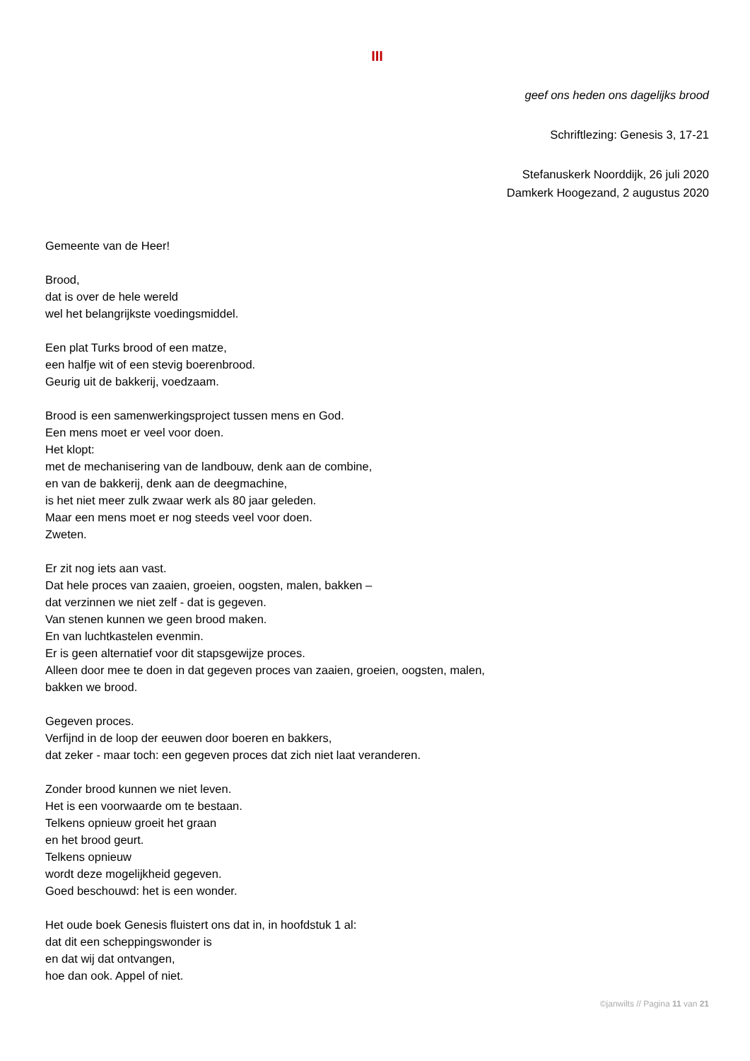III
geef ons heden ons dagelijks brood
Schriftlezing: Genesis 3, 17-21
Stefanuskerk Noorddijk, 26 juli 2020
Damkerk Hoogezand, 2 augustus 2020
Gemeente van de Heer!
Brood,
dat is over de hele wereld
wel het belangrijkste voedingsmiddel.
Een plat Turks brood of een matze,
een halfje wit of een stevig boerenbrood.
Geurig uit de bakkerij, voedzaam.
Brood is een samenwerkingsproject tussen mens en God.
Een mens moet er veel voor doen.
Het klopt:
met de mechanisering van de landbouw, denk aan de combine,
en van de bakkerij, denk aan de deegmachine,
is het niet meer zulk zwaar werk als 80 jaar geleden.
Maar een mens moet er nog steeds veel voor doen.
Zweten.
Er zit nog iets aan vast.
Dat hele proces van zaaien, groeien, oogsten, malen, bakken –
dat verzinnen we niet zelf - dat is gegeven.
Van stenen kunnen we geen brood maken.
En van luchtkastelen evenmin.
Er is geen alternatief voor dit stapsgewijze proces.
Alleen door mee te doen in dat gegeven proces van zaaien, groeien, oogsten, malen,
bakken we brood.
Gegeven proces.
Verfijnd in de loop der eeuwen door boeren en bakkers,
dat zeker - maar toch: een gegeven proces dat zich niet laat veranderen.
Zonder brood kunnen we niet leven.
Het is een voorwaarde om te bestaan.
Telkens opnieuw groeit het graan
en het brood geurt.
Telkens opnieuw
wordt deze mogelijkheid gegeven.
Goed beschouwd: het is een wonder.
Het oude boek Genesis fluistert ons dat in, in hoofdstuk 1 al:
dat dit een scheppingswonder is
en dat wij dat ontvangen,
hoe dan ook. Appel of niet.
©janwilts // Pagina 11 van 21